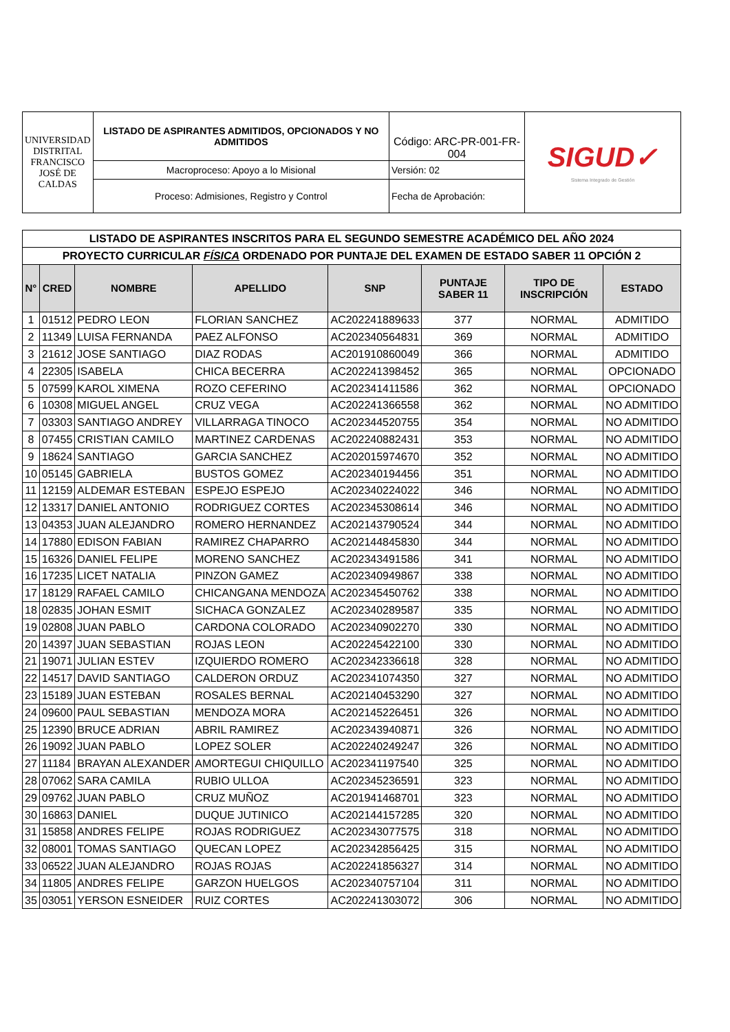| UNIVERSIDAD DISTRITAL FRANCISCO JOSÉ DE CALDAS | LISTADO DE ASPIRANTES ADMITIDOS, OPCIONADOS Y NO ADMITIDOS | Código: ARC-PR-001-FR-004 | SIGUD✓ Sistema Integrado de Gestión |
| | Macroproceso: Apoyo a lo Misional | Versión: 02 | |
| | Proceso: Admisiones, Registro y Control | Fecha de Aprobación: | |
| LISTADO DE ASPIRANTES INSCRITOS PARA EL SEGUNDO SEMESTRE ACADÉMICO DEL AÑO 2024 | | | | | | | |
| PROYECTO CURRICULAR FÍSICA ORDENADO POR PUNTAJE DEL EXAMEN DE ESTADO SABER 11 OPCIÓN 2 | | | | | | | |
| N° | CRED | NOMBRE | APELLIDO | SNP | PUNTAJE SABER 11 | TIPO DE INSCRIPCIÓN | ESTADO |
| 1 | 01512 | PEDRO LEON | FLORIAN SANCHEZ | AC202241889633 | 377 | NORMAL | ADMITIDO |
| 2 | 11349 | LUISA FERNANDA | PAEZ ALFONSO | AC202340564831 | 369 | NORMAL | ADMITIDO |
| 3 | 21612 | JOSE SANTIAGO | DIAZ RODAS | AC201910860049 | 366 | NORMAL | ADMITIDO |
| 4 | 22305 | ISABELA | CHICA BECERRA | AC202241398452 | 365 | NORMAL | OPCIONADO |
| 5 | 07599 | KAROL XIMENA | ROZO CEFERINO | AC202341411586 | 362 | NORMAL | OPCIONADO |
| 6 | 10308 | MIGUEL ANGEL | CRUZ VEGA | AC202241366558 | 362 | NORMAL | NO ADMITIDO |
| 7 | 03303 | SANTIAGO ANDREY | VILLARRAGA TINOCO | AC202344520755 | 354 | NORMAL | NO ADMITIDO |
| 8 | 07455 | CRISTIAN CAMILO | MARTINEZ CARDENAS | AC202240882431 | 353 | NORMAL | NO ADMITIDO |
| 9 | 18624 | SANTIAGO | GARCIA SANCHEZ | AC202015974670 | 352 | NORMAL | NO ADMITIDO |
| 10 | 05145 | GABRIELA | BUSTOS GOMEZ | AC202340194456 | 351 | NORMAL | NO ADMITIDO |
| 11 | 12159 | ALDEMAR ESTEBAN | ESPEJO ESPEJO | AC202340224022 | 346 | NORMAL | NO ADMITIDO |
| 12 | 13317 | DANIEL ANTONIO | RODRIGUEZ CORTES | AC202345308614 | 346 | NORMAL | NO ADMITIDO |
| 13 | 04353 | JUAN ALEJANDRO | ROMERO HERNANDEZ | AC202143790524 | 344 | NORMAL | NO ADMITIDO |
| 14 | 17880 | EDISON FABIAN | RAMIREZ CHAPARRO | AC202144845830 | 344 | NORMAL | NO ADMITIDO |
| 15 | 16326 | DANIEL FELIPE | MORENO SANCHEZ | AC202343491586 | 341 | NORMAL | NO ADMITIDO |
| 16 | 17235 | LICET NATALIA | PINZON GAMEZ | AC202340949867 | 338 | NORMAL | NO ADMITIDO |
| 17 | 18129 | RAFAEL CAMILO | CHICANGANA MENDOZA | AC202345450762 | 338 | NORMAL | NO ADMITIDO |
| 18 | 02835 | JOHAN ESMIT | SICHACA GONZALEZ | AC202340289587 | 335 | NORMAL | NO ADMITIDO |
| 19 | 02808 | JUAN PABLO | CARDONA COLORADO | AC202340902270 | 330 | NORMAL | NO ADMITIDO |
| 20 | 14397 | JUAN SEBASTIAN | ROJAS LEON | AC202245422100 | 330 | NORMAL | NO ADMITIDO |
| 21 | 19071 | JULIAN ESTEV | IZQUIERDO ROMERO | AC202342336618 | 328 | NORMAL | NO ADMITIDO |
| 22 | 14517 | DAVID SANTIAGO | CALDERON ORDUZ | AC202341074350 | 327 | NORMAL | NO ADMITIDO |
| 23 | 15189 | JUAN ESTEBAN | ROSALES BERNAL | AC202140453290 | 327 | NORMAL | NO ADMITIDO |
| 24 | 09600 | PAUL SEBASTIAN | MENDOZA MORA | AC202145226451 | 326 | NORMAL | NO ADMITIDO |
| 25 | 12390 | BRUCE ADRIAN | ABRIL RAMIREZ | AC202343940871 | 326 | NORMAL | NO ADMITIDO |
| 26 | 19092 | JUAN PABLO | LOPEZ SOLER | AC202240249247 | 326 | NORMAL | NO ADMITIDO |
| 27 | 11184 | BRAYAN ALEXANDER | AMORTEGUI CHIQUILLO | AC202341197540 | 325 | NORMAL | NO ADMITIDO |
| 28 | 07062 | SARA CAMILA | RUBIO ULLOA | AC202345236591 | 323 | NORMAL | NO ADMITIDO |
| 29 | 09762 | JUAN PABLO | CRUZ MUÑOZ | AC201941468701 | 323 | NORMAL | NO ADMITIDO |
| 30 | 16863 | DANIEL | DUQUE JUTINICO | AC202144157285 | 320 | NORMAL | NO ADMITIDO |
| 31 | 15858 | ANDRES FELIPE | ROJAS RODRIGUEZ | AC202343077575 | 318 | NORMAL | NO ADMITIDO |
| 32 | 08001 | TOMAS SANTIAGO | QUECAN LOPEZ | AC202342856425 | 315 | NORMAL | NO ADMITIDO |
| 33 | 06522 | JUAN ALEJANDRO | ROJAS ROJAS | AC202241856327 | 314 | NORMAL | NO ADMITIDO |
| 34 | 11805 | ANDRES FELIPE | GARZON HUELGOS | AC202340757104 | 311 | NORMAL | NO ADMITIDO |
| 35 | 03051 | YERSON ESNEIDER | RUIZ CORTES | AC202241303072 | 306 | NORMAL | NO ADMITIDO |